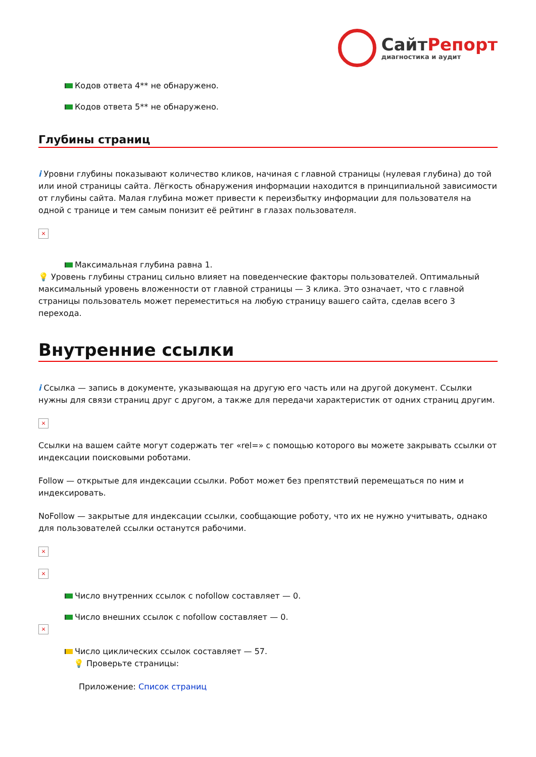СайтРепорт
диагностика и аудит
Кодов ответа 4** не обнаружено.
Кодов ответа 5** не обнаружено.
Глубины страниц
i Уровни глубины показывают количество кликов, начиная с главной страницы (нулевая глубина) до той или иной страницы сайта. Лёгкость обнаружения информации находится в принципиальной зависимости от глубины сайта. Малая глубина может привести к переизбытку информации для пользователя на одной с транице и тем самым понизит её рейтинг в глазах пользователя.
×
Максимальная глубина равна 1.
💡 Уровень глубины страниц сильно влияет на поведенческие факторы пользователей. Оптимальный максимальный уровень вложенности от главной страницы — 3 клика. Это означает, что с главной страницы пользователь может переместиться на любую страницу вашего сайта, сделав всего 3 перехода.
Внутренние ссылки
i Ссылка — запись в документе, указывающая на другую его часть или на другой документ. Ссылки нужны для связи страниц друг с другом, а также для передачи характеристик от одних страниц другим.
×
Ссылки на вашем сайте могут содержать тег «rel=» с помощью которого вы можете закрывать ссылки от индексации поисковыми роботами.
Follow — открытые для индексации ссылки. Робот может без препятствий перемещаться по ним и индексировать.
NoFollow — закрытые для индексации ссылки, сообщающие роботу, что их не нужно учитывать, однако для пользователей ссылки останутся рабочими.
×
×
Число внутренних ссылок с nofollow составляет — 0.
Число внешних ссылок с nofollow составляет — 0.
×
Число циклических ссылок составляет — 57.
💡 Проверьте страницы:
Приложение: Список страниц